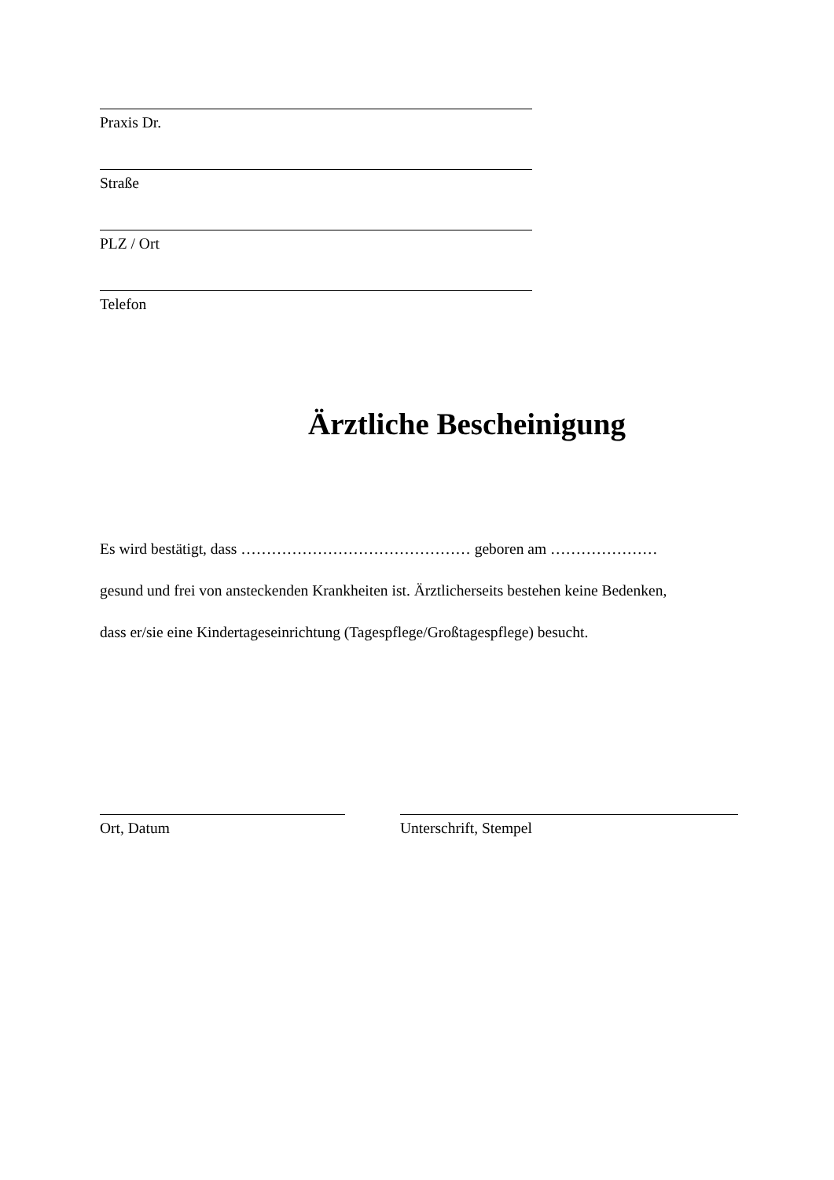Praxis Dr.
Straße
PLZ / Ort
Telefon
Ärztliche Bescheinigung
Es wird bestätigt, dass ……………………………………… geboren am …………………
gesund und frei von ansteckenden Krankheiten ist. Ärztlicherseits bestehen keine Bedenken,
dass er/sie eine Kindertageseinrichtung (Tagespflege/Großtagespflege) besucht.
Ort, Datum Unterschrift, Stempel